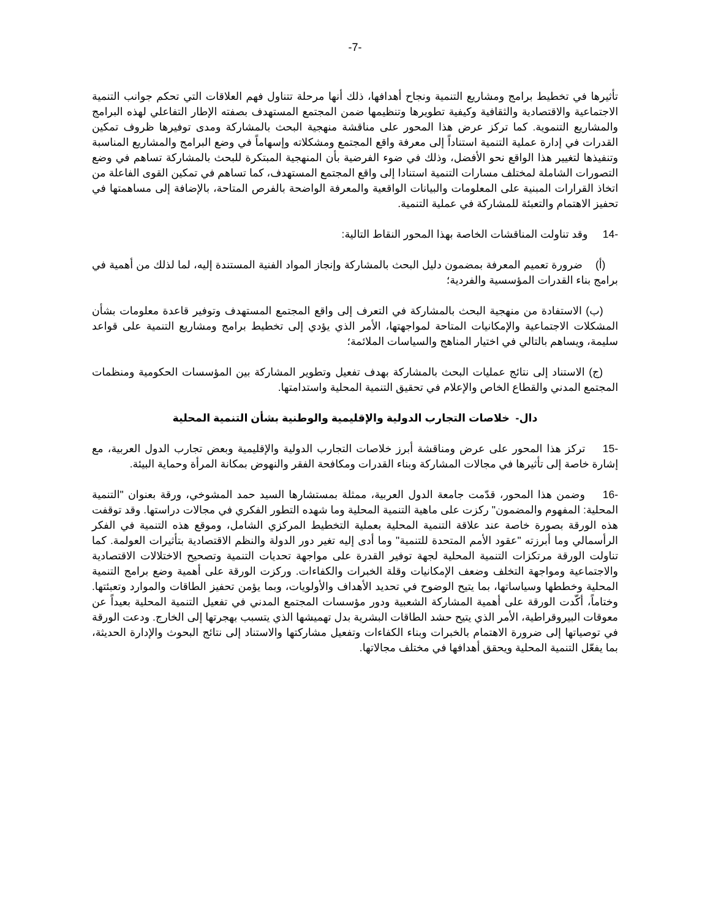-7-
تأثيرها في تخطيط برامج ومشاريع التنمية ونجاح أهدافها، ذلك أنها مرحلة تتناول فهم العلاقات التي تحكم جوانب التنمية الاجتماعية والاقتصادية والثقافية وكيفية تطويرها وتنظيمها ضمن المجتمع المستهدف بصفته الإطار التفاعلي لهذه البرامج والمشاريع التنموية. كما تركز عرض هذا المحور على مناقشة منهجية البحث بالمشاركة ومدى توفيرها ظروف تمكين القدرات في إدارة عملية التنمية استناداً إلى معرفة واقع المجتمع ومشكلاته وإسهاماً في وضع البرامج والمشاريع المناسبة وتنفيذها لتغيير هذا الواقع نحو الأفضل، وذلك في ضوء الفرضية بأن المنهجية المبتكرة للبحث بالمشاركة تساهم في وضع التصورات الشاملة لمختلف مسارات التنمية استنادا إلى واقع المجتمع المستهدف، كما تساهم في تمكين القوى الفاعلة من اتخاذ القرارات المبنية على المعلومات والبيانات الواقعية والمعرفة الواضحة بالفرص المتاحة، بالإضافة إلى مساهمتها في تحفيز الاهتمام والتعبئة للمشاركة في عملية التنمية.
-14 وقد تناولت المناقشات الخاصة بهذا المحور النقاط التالية:
(أ) ضرورة تعميم المعرفة بمضمون دليل البحث بالمشاركة وإنجاز المواد الفنية المستندة إليه، لما لذلك من أهمية في برامج بناء القدرات المؤسسية والفردية؛
(ب) الاستفادة من منهجية البحث بالمشاركة في التعرف إلى واقع المجتمع المستهدف وتوفير قاعدة معلومات بشأن المشكلات الاجتماعية والإمكانيات المتاحة لمواجهتها، الأمر الذي يؤدي إلى تخطيط برامج ومشاريع التنمية على قواعد سليمة، ويساهم بالتالي في اختيار المناهج والسياسات الملائمة؛
(ج) الاستناد إلى نتائج عمليات البحث بالمشاركة بهدف تفعيل وتطوير المشاركة بين المؤسسات الحكومية ومنظمات المجتمع المدني والقطاع الخاص والإعلام في تحقيق التنمية المحلية واستدامتها.
دال- خلاصات التجارب الدولية والإقليمية والوطنية بشأن التنمية المحلية
-15 تركز هذا المحور على عرض ومناقشة أبرز خلاصات التجارب الدولية والإقليمية وبعض تجارب الدول العربية، مع إشارة خاصة إلى تأثيرها في مجالات المشاركة وبناء القدرات ومكافحة الفقر والنهوض بمكانة المرأة وحماية البيئة.
-16 وضمن هذا المحور، قدّمت جامعة الدول العربية، ممثلة بمستشارها السيد حمد المشوخي، ورقة بعنوان "التنمية المحلية: المفهوم والمضمون" ركزت على ماهية التنمية المحلية وما شهده التطور الفكري في مجالات دراستها. وقد توقفت هذه الورقة بصورة خاصة عند علاقة التنمية المحلية بعملية التخطيط المركزي الشامل، وموقع هذه التنمية في الفكر الرأسمالي وما أبرزته "عقود الأمم المتحدة للتنمية" وما أدى إليه تغير دور الدولة والنظم الاقتصادية بتأثيرات العولمة. كما تناولت الورقة مرتكزات التنمية المحلية لجهة توفير القدرة على مواجهة تحديات التنمية وتصحيح الاختلالات الاقتصادية والاجتماعية ومواجهة التخلف وضعف الإمكانيات وقلة الخبرات والكفاءات. وركزت الورقة على أهمية وضع برامج التنمية المحلية وخططها وسياساتها، بما يتيح الوضوح في تحديد الأهداف والأولويات، وبما يؤمن تحفيز الطاقات والموارد وتعبئتها. وختاماً، أكّدت الورقة على أهمية المشاركة الشعبية ودور مؤسسات المجتمع المدني في تفعيل التنمية المحلية بعيداً عن معوقات البيروقراطية، الأمر الذي يتيح حشد الطاقات البشرية بدل تهميشها الذي يتسبب بهجرتها إلى الخارج. ودعت الورقة في توصياتها إلى ضرورة الاهتمام بالخبرات وبناء الكفاءات وتفعيل مشاركتها والاستناد إلى نتائج البحوث والإدارة الحديثة، بما يفعّل التنمية المحلية ويحقق أهدافها في مختلف مجالاتها.